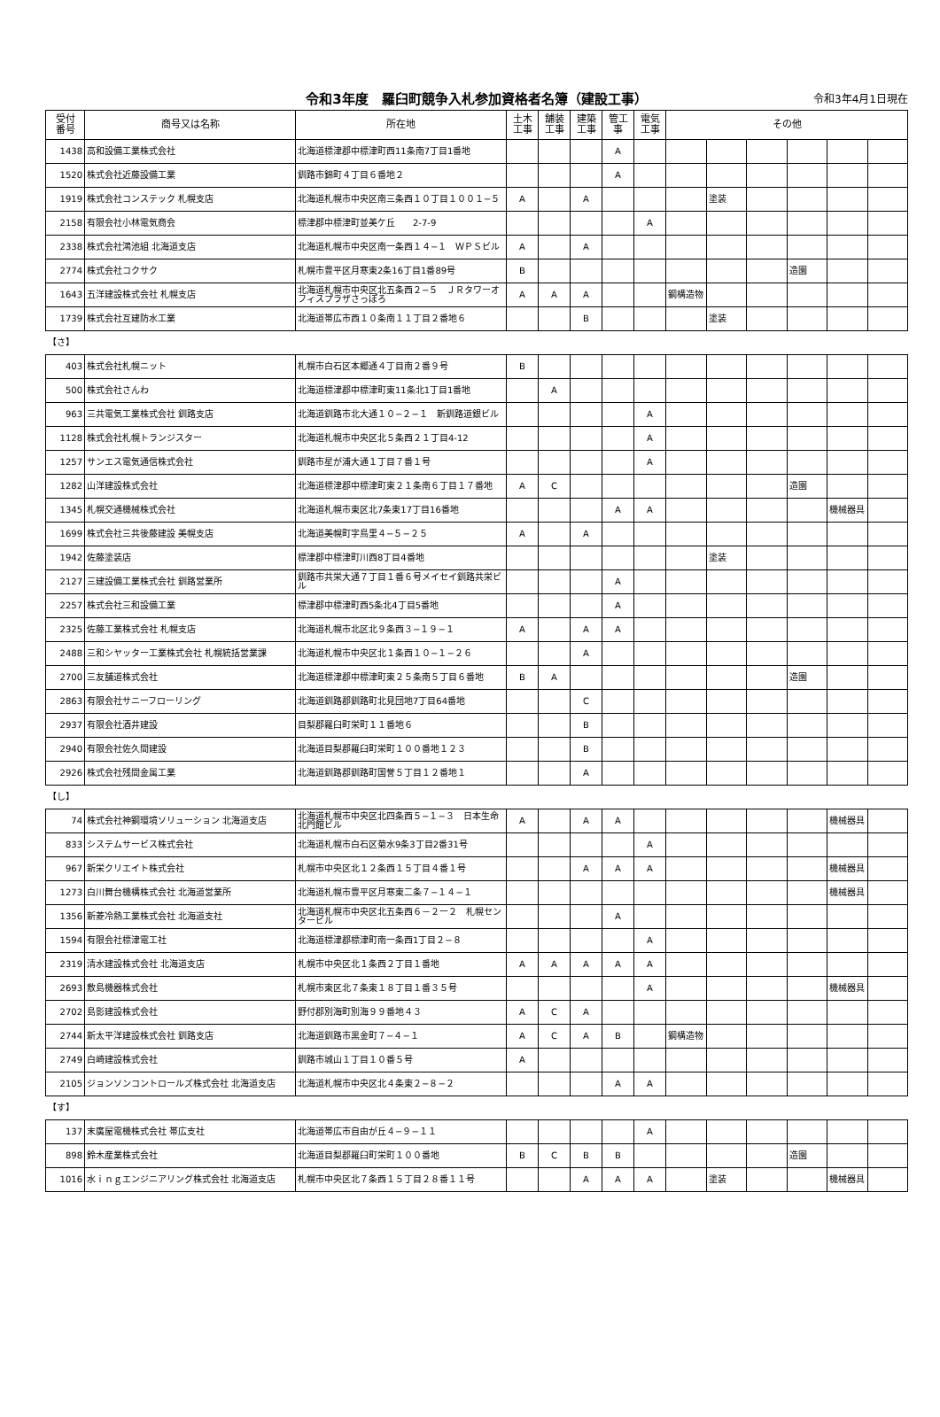令和3年度　羅臼町競争入札参加資格者名簿（建設工事）
令和3年4月1日現在
| 受付 番号 | 商号又は名称 | 所在地 | 土木 工事 | 舗装 工事 | 建築 工事 | 管工 事 | 電気 工事 | その他 | | | | | |
| --- | --- | --- | --- | --- | --- | --- | --- | --- | --- | --- | --- | --- | --- |
| 1438 | 高和設備工業株式会社 | 北海道標津郡中標津町西11条南7丁目1番地 | | | | A | | | | | | | |
| 1520 | 株式会社近藤設備工業 | 釧路市錦町４丁目６番地２ | | | | A | | | | | | | |
| 1919 | 株式会社コンステック 札幌支店 | 北海道札幌市中央区南三条西１０丁目１００１−５ | A | | A | | | | 塗装 | | | | |
| 2158 | 有限会社小林電気商会 | 標津郡中標津町並美ケ丘 2-7-9 | | | | | A | | | | | | |
| 2338 | 株式会社鴻池組 北海道支店 | 北海道札幌市中央区南一条西１４−１ ＷＰＳビル | A | | A | | | | | | | | |
| 2774 | 株式会社コクサク | 札幌市豊平区月寒東2条16丁目1番89号 | B | | | | | | | | 造園 | | |
| 1643 | 五洋建設株式会社 札幌支店 | 北海道札幌市中央区北五条西２−５ ＪＲタワーオフィスプラザさっぽろ | A | A | A | | | 鋼構造物 | | | | | |
| 1739 | 株式会社互建防水工業 | 北海道帯広市西１０条南１１丁目２番地６ | | | B | | | | 塗装 | | | | |
| 【さ】 | | | | | | | | | | | | | |
| 403 | 株式会社札幌ニット | 札幌市白石区本郷通４丁目南２番９号 | B | | | | | | | | | | |
| 500 | 株式会社さんわ | 北海道標津郡中標津町東11条北1丁目1番地 | | A | | | | | | | | | |
| 963 | 三共電気工業株式会社 釧路支店 | 北海道釧路市北大通１０−２−１ 新釧路道銀ビル | | | | | A | | | | | | |
| 1128 | 株式会社札幌トランジスター | 北海道札幌市中央区北５条西２１丁目4-12 | | | | | A | | | | | | |
| 1257 | サンエス電気通信株式会社 | 釧路市星が浦大通１丁目７番１号 | | | | | A | | | | | | |
| 1282 | 山洋建設株式会社 | 北海道標津郡中標津町東２１条南６丁目１７番地 | A | C | | | | | | | 造園 | | |
| 1345 | 札幌交通機械株式会社 | 北海道札幌市東区北7条東17丁目16番地 | | | | A | A | | | | | 機械器具 | |
| 1699 | 株式会社三共後藤建設 美幌支店 | 北海道美幌町字鳥里４−５−２５ | A | | A | | | | | | | | |
| 1942 | 佐藤塗装店 | 標津郡中標津町川西8丁目4番地 | | | | | | | 塗装 | | | | |
| 2127 | 三建設備工業株式会社 釧路営業所 | 釧路市共栄大通７丁目１番６号メイセイ釧路共栄ビル | | | | A | | | | | | | |
| 2257 | 株式会社三和設備工業 | 標津郡中標津町西5条北4丁目5番地 | | | | A | | | | | | | |
| 2325 | 佐藤工業株式会社 札幌支店 | 北海道札幌市北区北９条西３−１９−１ | A | | A | A | | | | | | | |
| 2488 | 三和シヤッター工業株式会社 札幌統括営業課 | 北海道札幌市中央区北１条西１０−１−２６ | | | A | | | | | | | | |
| 2700 | 三友舗道株式会社 | 北海道標津郡中標津町東２５条南５丁目６番地 | B | A | | | | | | | 造園 | | |
| 2863 | 有限会社サニーフローリング | 北海道釧路郡釧路町北見団地7丁目64番地 | | | C | | | | | | | | |
| 2937 | 有限会社酒井建設 | 目梨郡羅臼町栄町１１番地６ | | | B | | | | | | | | |
| 2940 | 有限会社佐久間建設 | 北海道目梨郡羅臼町栄町１００番地１２３ | | | B | | | | | | | | |
| 2926 | 株式会社残間金属工業 | 北海道釧路郡釧路町国誉５丁目１２番地１ | | | A | | | | | | | | |
| 【し】 | | | | | | | | | | | | | |
| 74 | 株式会社神鋼環境ソリューション 北海道支店 | 北海道札幌市中央区北四条西５−１−３ 日本生命北門館ビル | A | | A | A | | | | | | 機械器具 | |
| 833 | システムサービス株式会社 | 北海道札幌市白石区菊水9条3丁目2番31号 | | | | | A | | | | | | |
| 967 | 新栄クリエイト株式会社 | 札幌市中央区北１２条西１５丁目４番１号 | | | A | A | A | | | | | 機械器具 | |
| 1273 | 白川舞台機構株式会社 北海道営業所 | 北海道札幌市豊平区月寒東二条７−１４−１ | | | | | | | | | | 機械器具 | |
| 1356 | 新菱冷熱工業株式会社 北海道支社 | 北海道札幌市中央区北五条西６－２ー２ 札幌センタービル | | | | A | | | | | | | |
| 1594 | 有限会社標津電工社 | 北海道標津郡標津町南一条西1丁目２−８ | | | | | A | | | | | | |
| 2319 | 清水建設株式会社 北海道支店 | 札幌市中央区北１条西２丁目１番地 | A | A | A | A | A | | | | | | |
| 2693 | 敷島機器株式会社 | 札幌市東区北７条東１８丁目１番３５号 | | | | | A | | | | | 機械器具 | |
| 2702 | 島影建設株式会社 | 野付郡別海町別海９９番地４３ | A | C | A | | | | | | | | |
| 2744 | 新太平洋建設株式会社 釧路支店 | 北海道釧路市黒金町７−４−１ | A | C | A | B | | 鋼構造物 | | | | | |
| 2749 | 白崎建設株式会社 | 釧路市城山１丁目１０番５号 | A | | | | | | | | | | |
| 2105 | ジョンソンコントロールズ株式会社 北海道支店 | 北海道札幌市中央区北４条東２−８−２ | | | | A | A | | | | | | |
| 【す】 | | | | | | | | | | | | | |
| 137 | 末廣屋電機株式会社 帯広支社 | 北海道帯広市自由が丘４−９−１１ | | | | | A | | | | | | |
| 898 | 鈴木産業株式会社 | 北海道目梨郡羅臼町栄町１００番地 | B | C | B | B | | | | | 造園 | | |
| 1016 | 水ｉｎｇエンジニアリング株式会社 北海道支店 | 札幌市中央区北７条西１５丁目２８番１１号 | | | A | A | A | | 塗装 | | | 機械器具 | |